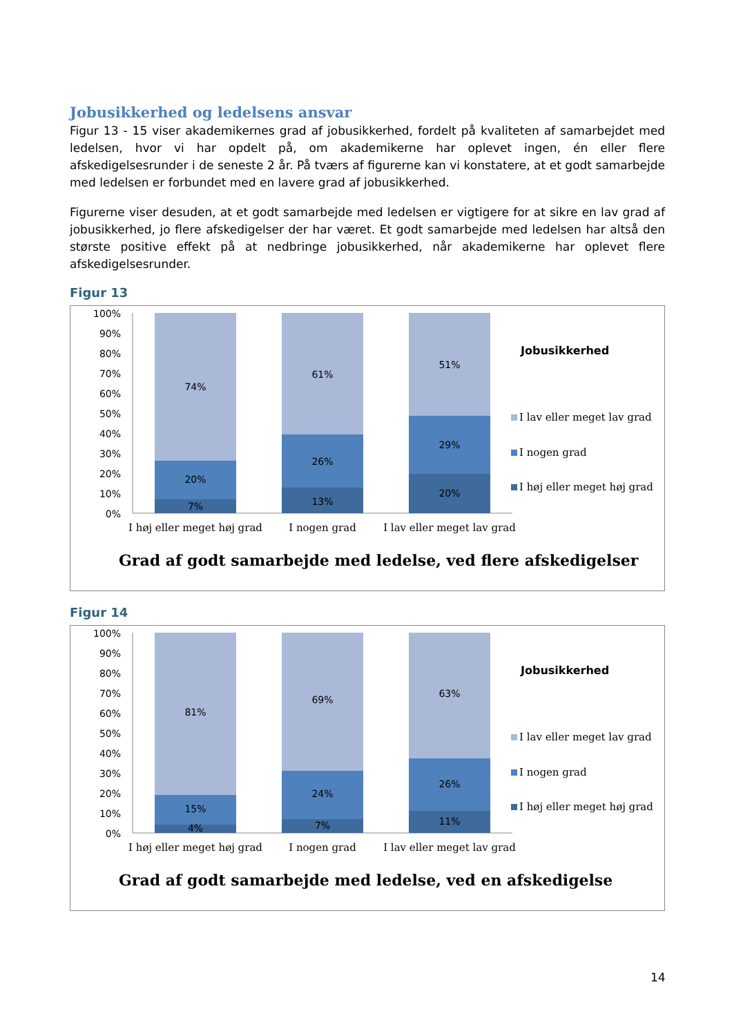Jobusikkerhed og ledelsens ansvar
Figur 13 - 15 viser akademikernes grad af jobusikkerhed, fordelt på kvaliteten af samarbejdet med ledelsen, hvor vi har opdelt på, om akademikerne har oplevet ingen, én eller flere afskedigelsesrunder i de seneste 2 år. På tværs af figurerne kan vi konstatere, at et godt samarbejde med ledelsen er forbundet med en lavere grad af jobusikkerhed.
Figurerne viser desuden, at et godt samarbejde med ledelsen er vigtigere for at sikre en lav grad af jobusikkerhed, jo flere afskedigelser der har været. Et godt samarbejde med ledelsen har altså den største positive effekt på at nedbringe jobusikkerhed, når akademikerne har oplevet flere afskedigelsesrunder.
Figur 13
100%
90%
80%
70%
60%
50%
40%
30%
20%
10%
0%
74%
20%
7%
61%
26%
13%
51%
29%
20%
I høj eller meget høj grad
I nogen grad
I lav eller meget lav grad
Jobusikkerhed
I lav eller meget lav grad
I nogen grad
I høj eller meget høj grad
Grad af godt samarbejde med ledelse, ved flere afskedigelser
Figur 14
100%
90%
80%
70%
60%
50%
40%
30%
20%
10%
0%
81%
15%
4%
69%
24%
7%
63%
26%
11%
I høj eller meget høj grad
I nogen grad
I lav eller meget lav grad
Jobusikkerhed
I lav eller meget lav grad
I nogen grad
I høj eller meget høj grad
Grad af godt samarbejde med ledelse, ved en afskedigelse
14